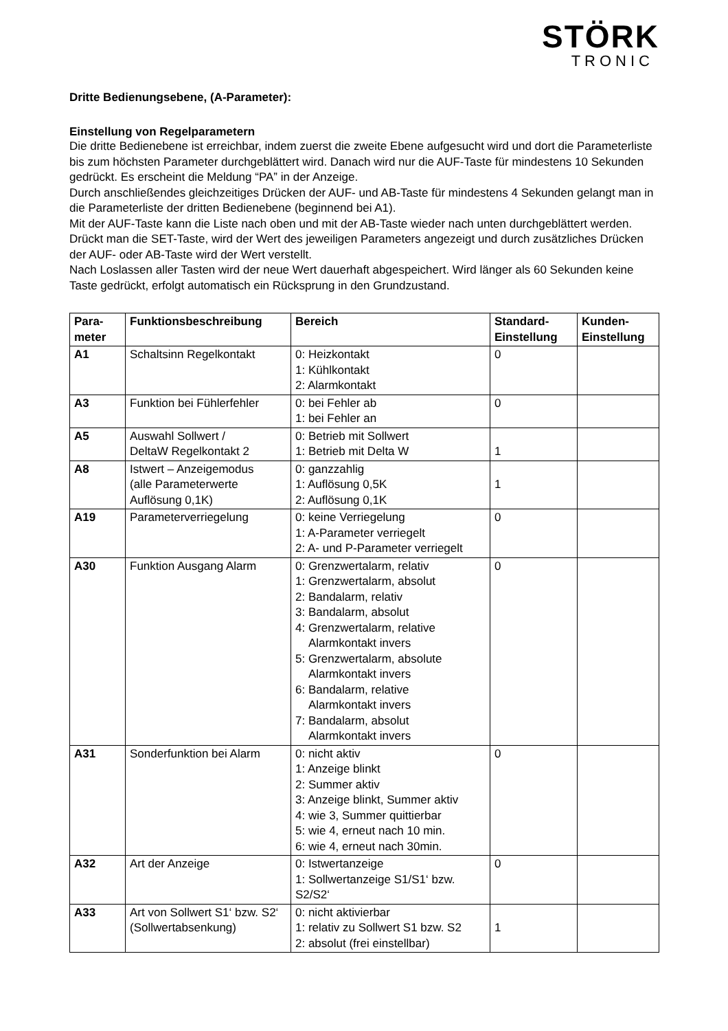STÖRK
TRONIC
Dritte Bedienungsebene, (A-Parameter):
Einstellung von Regelparametern
Die dritte Bedienebene ist erreichbar, indem zuerst die zweite Ebene aufgesucht wird und dort die Parameterliste bis zum höchsten Parameter durchgeblättert wird. Danach wird nur die AUF-Taste für mindestens 10 Sekunden gedrückt. Es erscheint die Meldung “PA” in der Anzeige.
Durch anschließendes gleichzeitiges Drücken der AUF- und AB-Taste für mindestens 4 Sekunden gelangt man in die Parameterliste der dritten Bedienebene (beginnend bei A1).
Mit der AUF-Taste kann die Liste nach oben und mit der AB-Taste wieder nach unten durchgeblättert werden.
Drückt man die SET-Taste, wird der Wert des jeweiligen Parameters angezeigt und durch zusätzliches Drücken der AUF- oder AB-Taste wird der Wert verstellt.
Nach Loslassen aller Tasten wird der neue Wert dauerhaft abgespeichert. Wird länger als 60 Sekunden keine Taste gedrückt, erfolgt automatisch ein Rücksprung in den Grundzustand.
| Para- meter | Funktionsbeschreibung | Bereich | Standard- Einstellung | Kunden- Einstellung |
| --- | --- | --- | --- | --- |
| A1 | Schaltsinn Regelkontakt | 0: Heizkontakt 1: Kühlkontakt 2: Alarmkontakt | 0 | |
| A3 | Funktion bei Fühlerfehler | 0: bei Fehler ab 1: bei Fehler an | 0 | |
| A5 | Auswahl Sollwert / DeltaW Regelkontakt 2 | 0: Betrieb mit Sollwert 1: Betrieb mit Delta W | 1 | |
| A8 | Istwert – Anzeigemodus (alle Parameterwerte Auflösung 0,1K) | 0: ganzzahlig 1: Auflösung 0,5K 2: Auflösung 0,1K | 1 | |
| A19 | Parameterverriegelung | 0: keine Verriegelung 1: A-Parameter verriegelt 2: A- und P-Parameter verriegelt | 0 | |
| A30 | Funktion Ausgang Alarm | 0: Grenzwertalarm, relativ 1: Grenzwertalarm, absolut 2: Bandalarm, relativ 3: Bandalarm, absolut 4: Grenzwertalarm, relative Alarmkontakt invers 5: Grenzwertalarm, absolute Alarmkontakt invers 6: Bandalarm, relative Alarmkontakt invers 7: Bandalarm, absolut Alarmkontakt invers | 0 | |
| A31 | Sonderfunktion bei Alarm | 0: nicht aktiv 1: Anzeige blinkt 2: Summer aktiv 3: Anzeige blinkt, Summer aktiv 4: wie 3, Summer quittierbar 5: wie 4, erneut nach 10 min. 6: wie 4, erneut nach 30min. | 0 | |
| A32 | Art der Anzeige | 0: Istwertanzeige 1: Sollwertanzeige S1/S1‘ bzw. S2/S2‘ | 0 | |
| A33 | Art von Sollwert S1‘ bzw. S2‘ (Sollwertabsenkung) | 0: nicht aktivierbar 1: relativ zu Sollwert S1 bzw. S2 2: absolut (frei einstellbar) | 1 | |